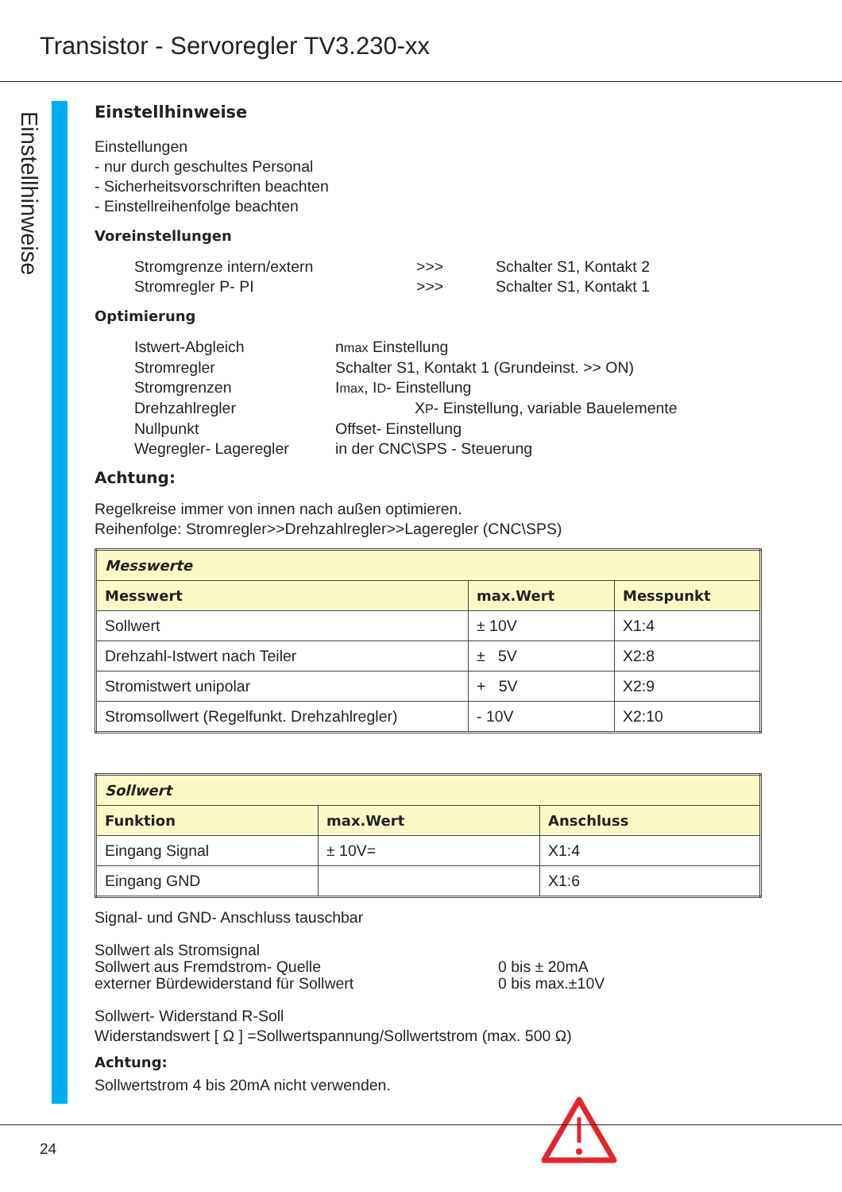Transistor - Servoregler TV3.230-xx
Einstellhinweise
Einstellhinweise
Einstellungen
- nur durch geschultes Personal
- Sicherheitsvorschriften beachten
- Einstellreihenfolge beachten
Voreinstellungen
Stromgrenze intern/extern >>> Schalter S1, Kontakt 2 Stromregler P- PI >>> Schalter S1, Kontakt 1
Optimierung
Istwert-Abgleich nmax Einstellung Stromregler Schalter S1, Kontakt 1 (Grundeinst. >> ON) Stromgrenzen Imax, ID- Einstellung Drehzahlregler XP- Einstellung, variable Bauelemente Nullpunkt Offset- Einstellung Wegregler- Lageregler in der CNC\SPS - Steuerung
Achtung:
Regelkreise immer von innen nach außen optimieren.
Reihenfolge: Stromregler>>Drehzahlregler>>Lageregler (CNC\SPS)
| Messwerte | | |
| --- | --- | --- |
| Messwert | max.Wert | Messpunkt |
| Sollwert | ± 10V | X1:4 |
| Drehzahl-Istwert nach Teiler | ± 5V | X2:8 |
| Stromistwert unipolar | + 5V | X2:9 |
| Stromsollwert (Regelfunkt. Drehzahlregler) | - 10V | X2:10 |
| Sollwert | | |
| --- | --- | --- |
| Funktion | max.Wert | Anschluss |
| Eingang Signal | ± 10V= | X1:4 |
| Eingang GND | | X1:6 |
Signal- und GND- Anschluss tauschbar
Sollwert als Stromsignal Sollwert aus Fremdstrom- Quelle 0 bis ± 20mA externer Bürdewiderstand für Sollwert 0 bis max.±10V
Sollwert- Widerstand R-Soll
Widerstandswert [ Ω ] =Sollwertspannung/Sollwertstrom (max. 500 Ω)
Achtung:
Sollwertstrom 4 bis 20mA nicht verwenden.
24